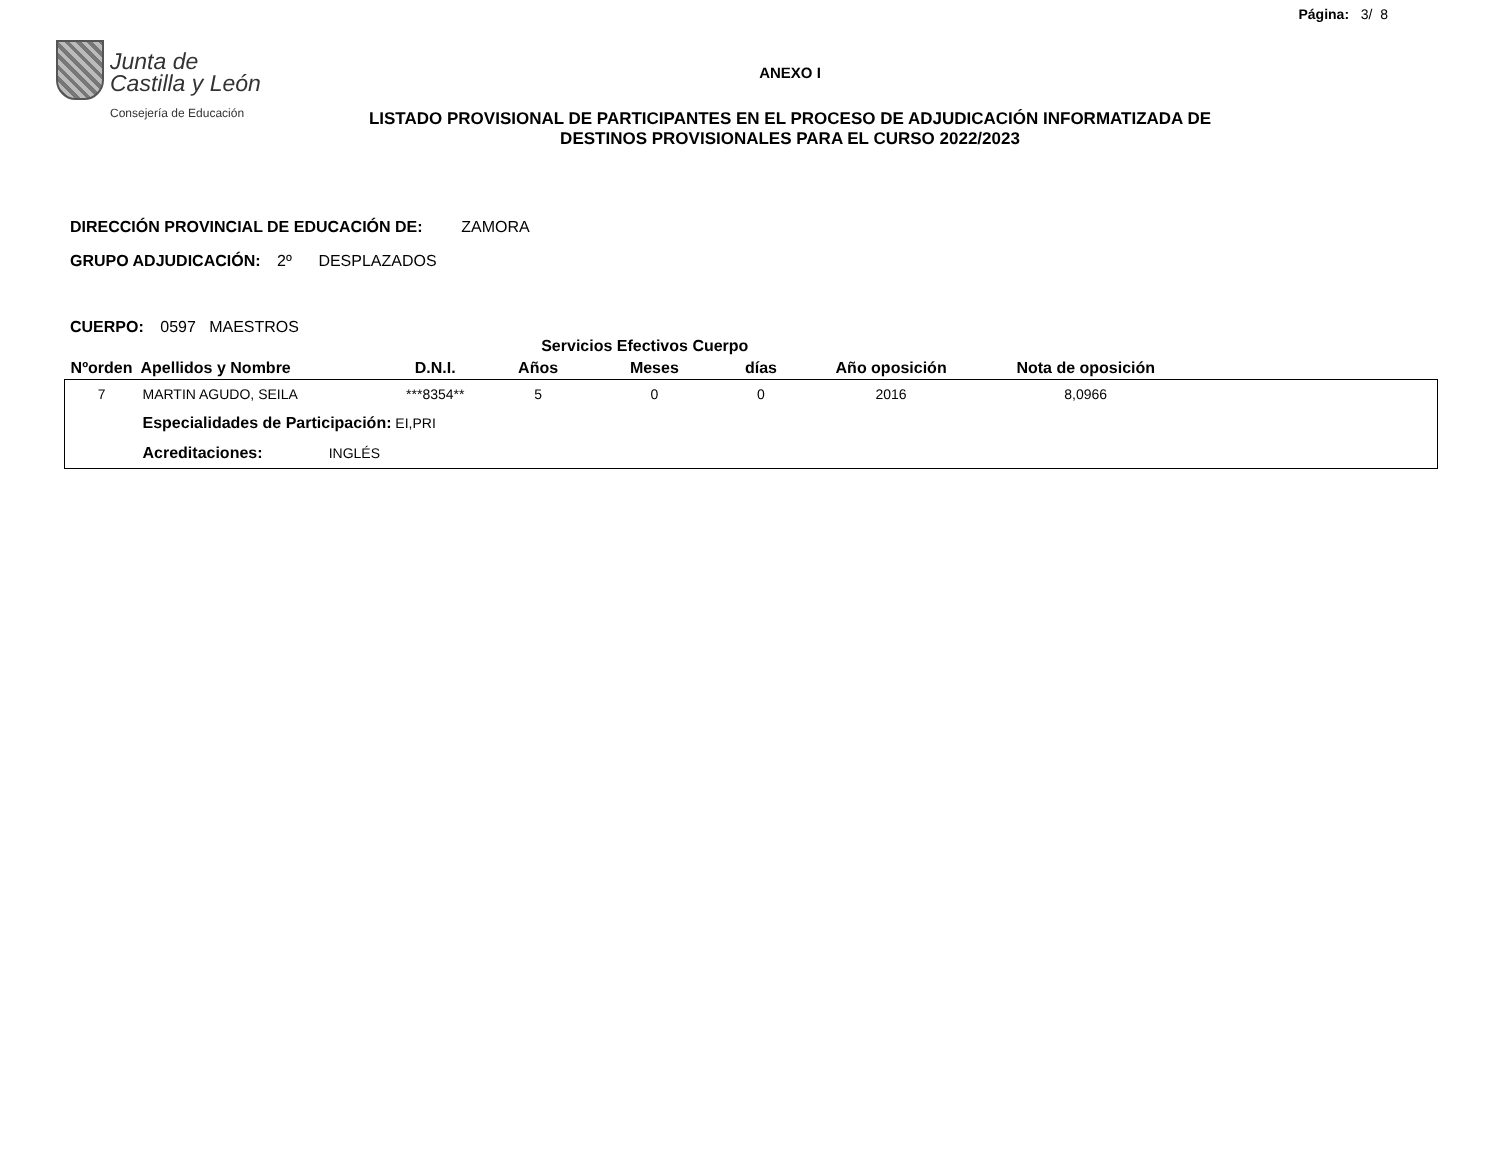Página: 3/ 8
Junta de
Castilla y León
Consejería de Educación
ANEXO I
LISTADO PROVISIONAL DE PARTICIPANTES EN EL PROCESO DE ADJUDICACIÓN INFORMATIZADA DE
DESTINOS PROVISIONALES PARA EL CURSO 2022/2023
DIRECCIÓN PROVINCIAL DE EDUCACIÓN DE: ZAMORA
GRUPO ADJUDICACIÓN: 2º DESPLAZADOS
CUERPO: 0597 MAESTROS
| | | | Servicios Efectivos Cuerpo | | | | | |
| --- | --- | --- | --- | --- | --- | --- | --- | --- |
| Nºorden | Apellidos y Nombre | D.N.I. | Años | Meses | días | Año oposición | Nota de oposición | |
| 7 | MARTIN AGUDO, SEILA | ***8354** | 5 | 0 | 0 | 2016 | 8,0966 | |
| | Especialidades de Participación: EI,PRI | | | | | | | |
| | Acreditaciones: INGLÉS | | | | | | | |